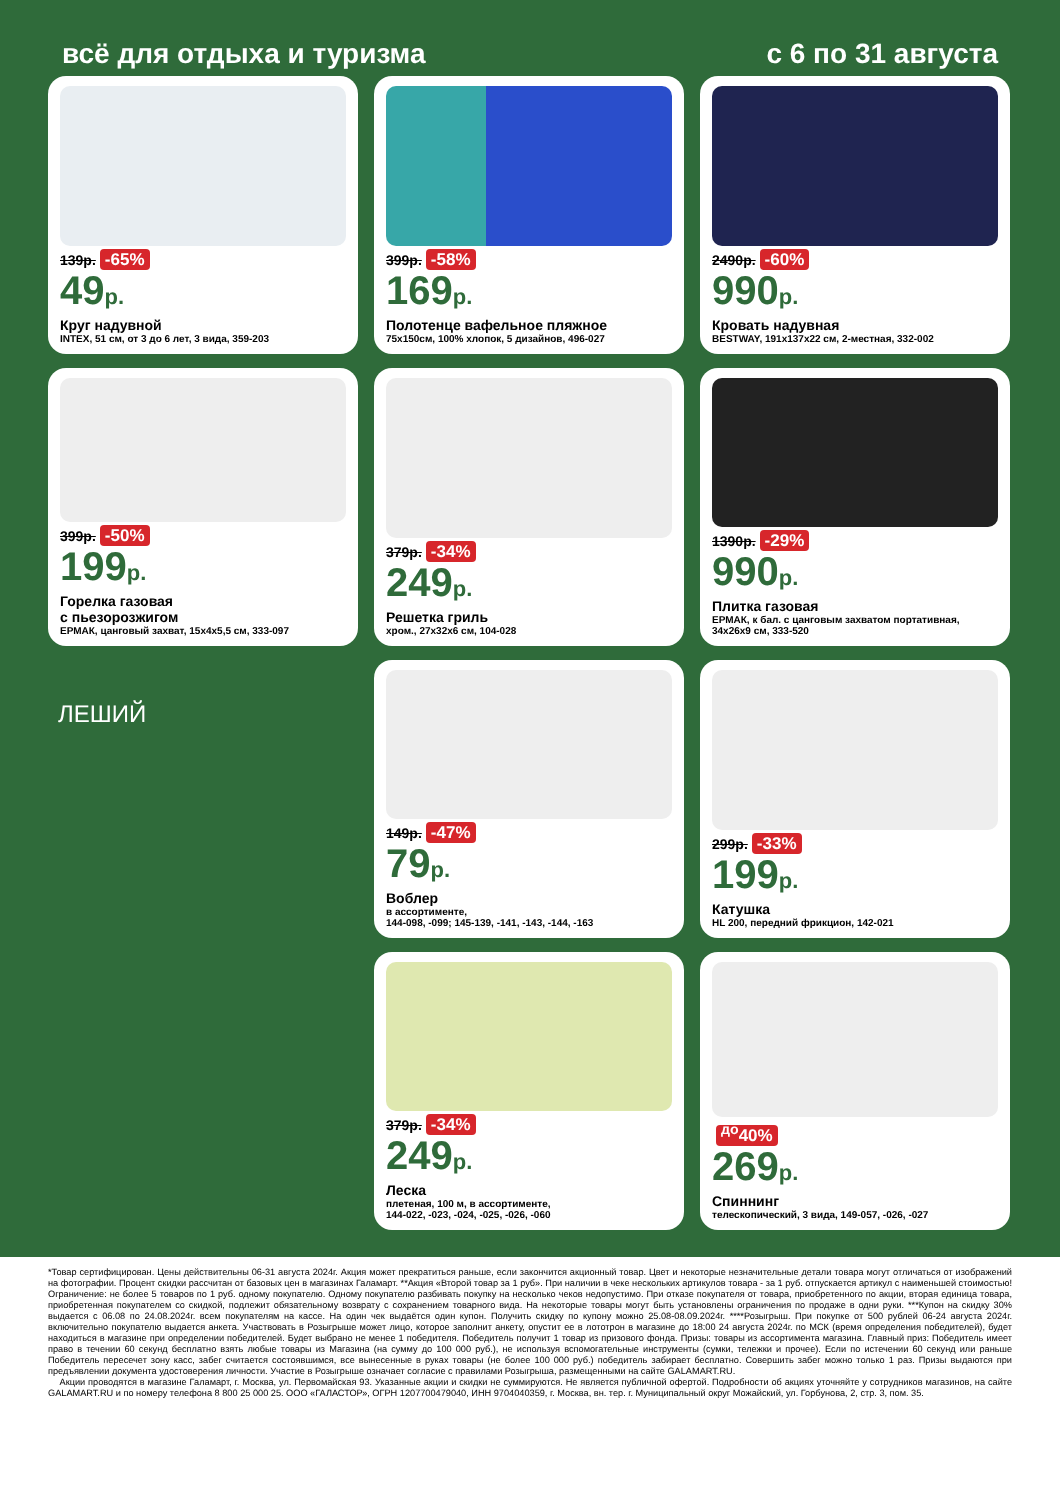всё для отдыха и туризма с 6 по 31 августа
139р. -65%
49р.
Круг надувной
INTEX, 51 см, от 3 до 6 лет, 3 вида, 359-203
399р. -58%
169р.
Полотенце вафельное пляжное
75х150см, 100% хлопок, 5 дизайнов, 496-027
2490р. -60%
990р.
Кровать надувная
BESTWAY, 191х137х22 см, 2-местная, 332-002
399р. -50%
199р.
Горелка газовая
с пьезорозжигом
ЕРМАК, цанговый захват, 15х4х5,5 см, 333-097
379р. -34%
249р.
Решетка гриль
хром., 27х32х6 см, 104-028
1390р. -29%
990р.
Плитка газовая
ЕРМАК, к бал. с цанговым захватом портативная, 34х26х9 см, 333-520
ЛЕШИЙ
149р. -47%
79р.
Воблер
в ассортименте,
144-098, -099; 145-139, -141, -143, -144, -163
299р. -33%
199р.
Катушка
HL 200, передний фрикцион, 142-021
379р. -34%
249р.
Леска
плетеная, 100 м, в ассортименте,
144-022, -023, -024, -025, -026, -060
<sup>до</sup>40%
269р.
Спиннинг
телескопический, 3 вида, 149-057, -026, -027
*Товар сертифицирован. Цены действительны 06-31 августа 2024г. Акция может прекратиться раньше, если закончится акционный товар. Цвет и некоторые незначительные детали товара могут отличаться от изображений на фотографии. Процент скидки рассчитан от базовых цен в магазинах Галамарт. **Акция «Второй товар за 1 руб». При наличии в чеке нескольких артикулов товара - за 1 руб. отпускается артикул с наименьшей стоимостью! Ограничение: не более 5 товаров по 1 руб. одному покупателю. Одному покупателю разбивать покупку на несколько чеков недопустимо. При отказе покупателя от товара, приобретенного по акции, вторая единица товара, приобретенная покупателем со скидкой, подлежит обязательному возврату с сохранением товарного вида. На некоторые товары могут быть установлены ограничения по продаже в одни руки. ***Купон на скидку 30% выдается с 06.08 по 24.08.2024г. всем покупателям на кассе. На один чек выдаётся один купон. Получить скидку по купону можно 25.08-08.09.2024г. ****Розыгрыш. При покупке от 500 рублей 06-24 августа 2024г. включительно покупателю выдается анкета. Участвовать в Розыгрыше может лицо, которое заполнит анкету, опустит ее в лототрон в магазине до 18:00 24 августа 2024г. по МСК (время определения победителей), будет находиться в магазине при определении победителей. Будет выбрано не менее 1 победителя. Победитель получит 1 товар из призового фонда. Призы: товары из ассортимента магазина. Главный приз: Победитель имеет право в течении 60 секунд бесплатно взять любые товары из Магазина (на сумму до 100 000 руб.), не используя вспомогательные инструменты (сумки, тележки и прочее). Если по истечении 60 секунд или раньше Победитель пересечет зону касс, забег считается состоявшимся, все вынесенные в руках товары (не более 100 000 руб.) победитель забирает бесплатно. Совершить забег можно только 1 раз. Призы выдаются при предъявлении документа удостоверения личности. Участие в Розыгрыше означает согласие с правилами Розыгрыша, размещенными на сайте GALAMART.RU.
Акции проводятся в магазине Галамарт, г. Москва, ул. Первомайская 93. Указанные акции и скидки не суммируются. Не является публичной офертой. Подробности об акциях уточняйте у сотрудников магазинов, на сайте GALAMART.RU и по номеру телефона 8 800 25 000 25. ООО «ГАЛАСТОР», ОГРН 1207700479040, ИНН 9704040359, г. Москва, вн. тер. г. Муниципальный округ Можайский, ул. Горбунова, 2, стр. 3, пом. 35.